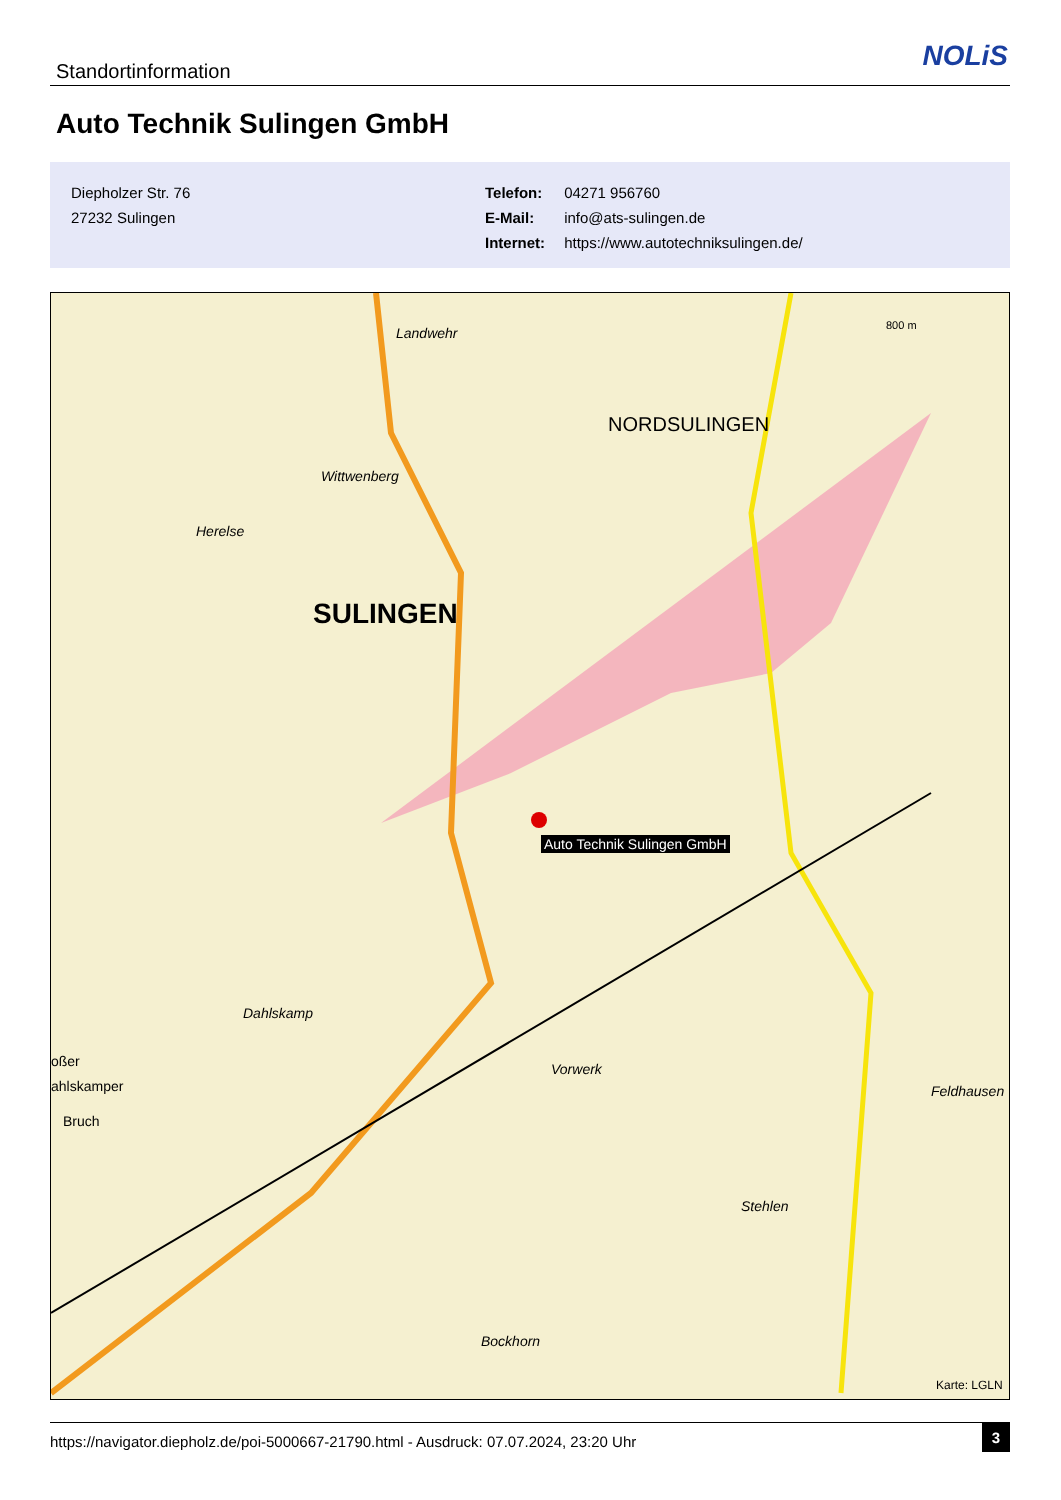Standortinformation NOLiS
Auto Technik Sulingen GmbH
Diepholzer Str. 76
27232 Sulingen
Telefon: 04271 956760
E-Mail: info@ats-sulingen.de
Internet: https://www.autotechniksulingen.de/
Landwehr
NORDSULINGEN
Wittwenberg
Herelse
SULINGEN
Auto Technik Sulingen GmbH
Dahlskamp
Vorwerk
Feldhausen
Stehlen
Bockhorn
oßer
ahlskamper
Bruch
800 m
Karte: LGLN
https://navigator.diepholz.de/poi-5000667-21790.html - Ausdruck: 07.07.2024, 23:20 Uhr
3